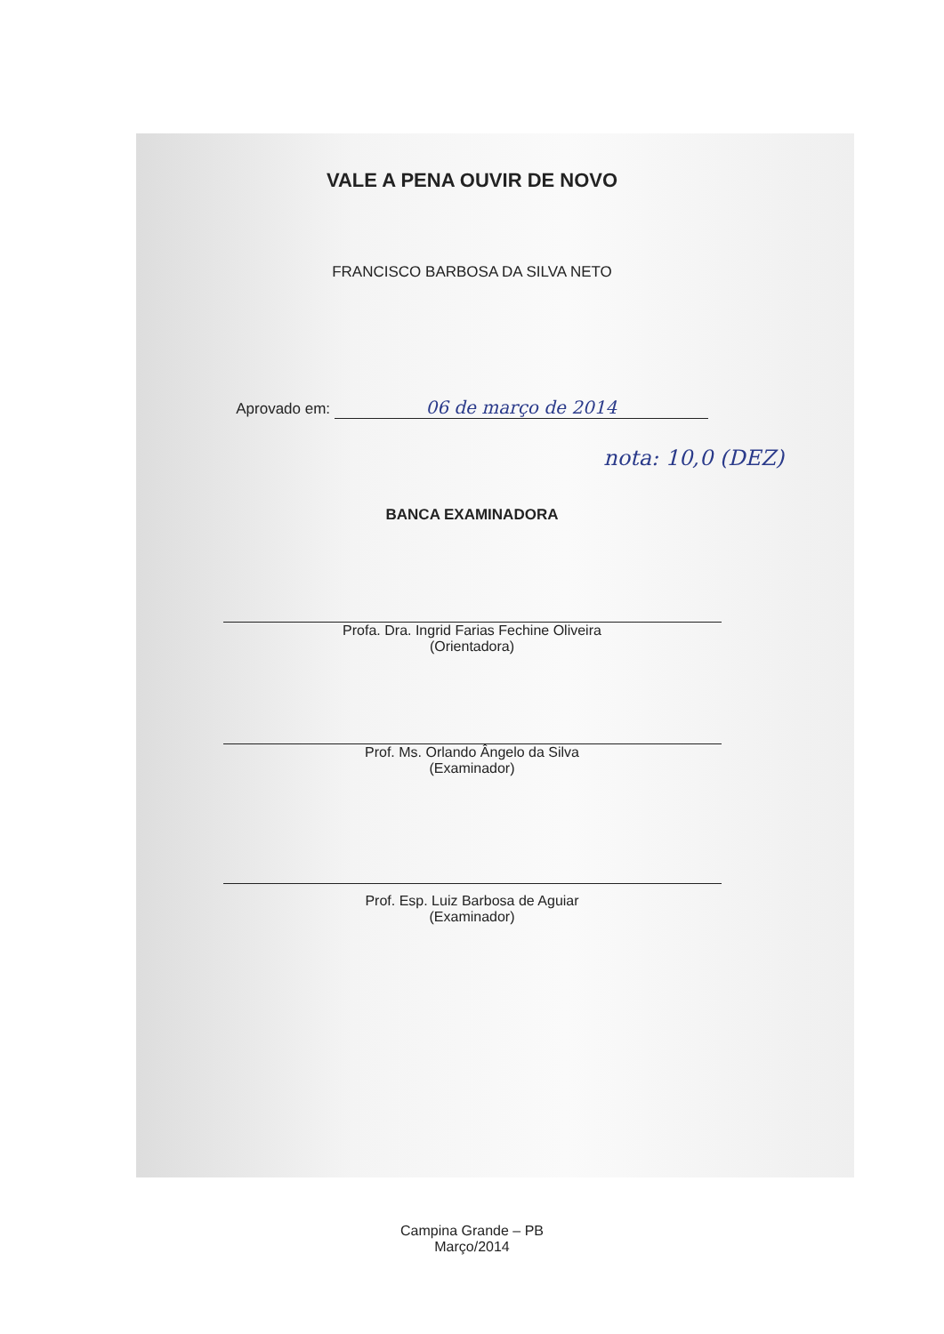VALE A PENA OUVIR DE NOVO
FRANCISCO BARBOSA DA SILVA NETO
Aprovado em: 06 de março de 2014
nota: 10,0 (DEZ)
BANCA EXAMINADORA
Profa. Dra. Ingrid Farias Fechine Oliveira
(Orientadora)
Prof. Ms. Orlando Ângelo da Silva
(Examinador)
Prof. Esp. Luiz Barbosa de Aguiar
(Examinador)
Campina Grande – PB
Março/2014